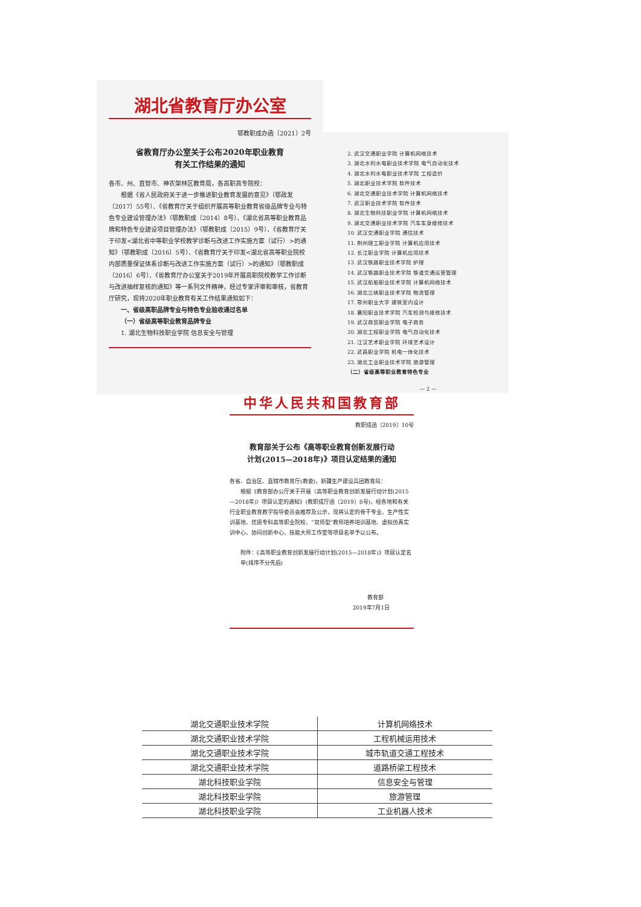湖北省教育厅办公室
鄂教职成办函〔2021〕2号
省教育厅办公室关于公布2020年职业教育
有关工作结果的通知
各市、州、直管市、神农架林区教育局，各高职高专院校：
根据《省人民政府关于进一步推进职业教育发展的意见》（鄂政发〔2017〕55号）、《省教育厅关于组织开展高等职业教育省级品牌专业与特色专业建设管理办法》（鄂教职成〔2014〕8号）、《湖北省高等职业教育品牌和特色专业建设项目管理办法》（鄂教职成〔2015〕9号）、《省教育厅关于印发<湖北省中等职业学校教学诊断与改进工作实施方案（试行）>的通知》（鄂教职成〔2016〕5号）、《省教育厅关于印发<湖北省高等职业院校内部质量保证体系诊断与改进工作实施方案（试行）>的通知》（鄂教职成〔2016〕6号）、《省教育厅办公室关于2019年开展高职院校教学工作诊断与改进抽样复核的通知》等一系列文件精神，经过专家评审和审核，省教育厅研究，现将2020年职业教育有关工作结果通知如下：
一、省级高职品牌专业与特色专业验收通过名单
（一）省级高等职业教育品牌专业
1. 湖北生物科技职业学院 信息安全与管理
2. 武汉交通职业学院 计算机网络技术
3. 湖北水利水电职业技术学院 电气自动化技术
4. 湖北水利水电职业技术学院 工程造价
5. 湖北职业技术学院 软件技术
6. 湖北交通职业技术学院 计算机网络技术
7. 武汉职业技术学院 软件技术
8. 湖北生物科技职业学院 计算机网络技术
9. 湖北交通职业技术学院 汽车车身维修技术
10. 武汉交通职业学院 通信技术
11. 荆州理工职业学院 计算机应用技术
12. 长江职业学院 计算机应用技术
13. 武汉铁路职业技术学院 护理
14. 武汉铁路职业技术学院 铁道交通运营管理
15. 武汉船舶职业技术学院 计算机网络技术
16. 湖北三峡职业技术学院 物流管理
17. 鄂州职业大学 建筑室内设计
18. 襄阳职业技术学院 汽车检测与维修技术
19. 武汉商贸职业学院 电子商务
20. 湖北工程职业学院 电气自动化技术
21. 江汉艺术职业学院 环境艺术设计
22. 武昌职业学院 机电一体化技术
23. 湖北工业职业技术学院 旅游管理
（二）省级高等职业教育特色专业
— 2 —
中华人民共和国教育部
教职成函〔2019〕10号
教育部关于公布《高等职业教育创新发展行动
计划(2015—2018年)》项目认定结果的通知
各省、自治区、直辖市教育厅(教委)，新疆生产建设兵团教育局：
根据《教育部办公厅关于开展〈高等职业教育创新发展行动计划(2015—2018年)〉项目认定的通知》(教职成厅函〔2019〕8号)，经各地和有关行业职业教育教学指导委员会推荐及公示，现将认定的骨干专业、生产性实训基地、优质专科高等职业院校、“双师型”教师培养培训基地、虚拟仿真实训中心、协同创新中心、技能大师工作室等项目名单予以公布。
附件：《高等职业教育创新发展行动计划(2015—2018年)》项目认定名单(排序不分先后)
教育部
2019年7月1日
| 湖北交通职业技术学院 | 计算机网络技术 |
| 湖北交通职业技术学院 | 工程机械运用技术 |
| 湖北交通职业技术学院 | 城市轨道交通工程技术 |
| 湖北交通职业技术学院 | 道路桥梁工程技术 |
| 湖北科技职业学院 | 信息安全与管理 |
| 湖北科技职业学院 | 旅游管理 |
| 湖北科技职业学院 | 工业机器人技术 |